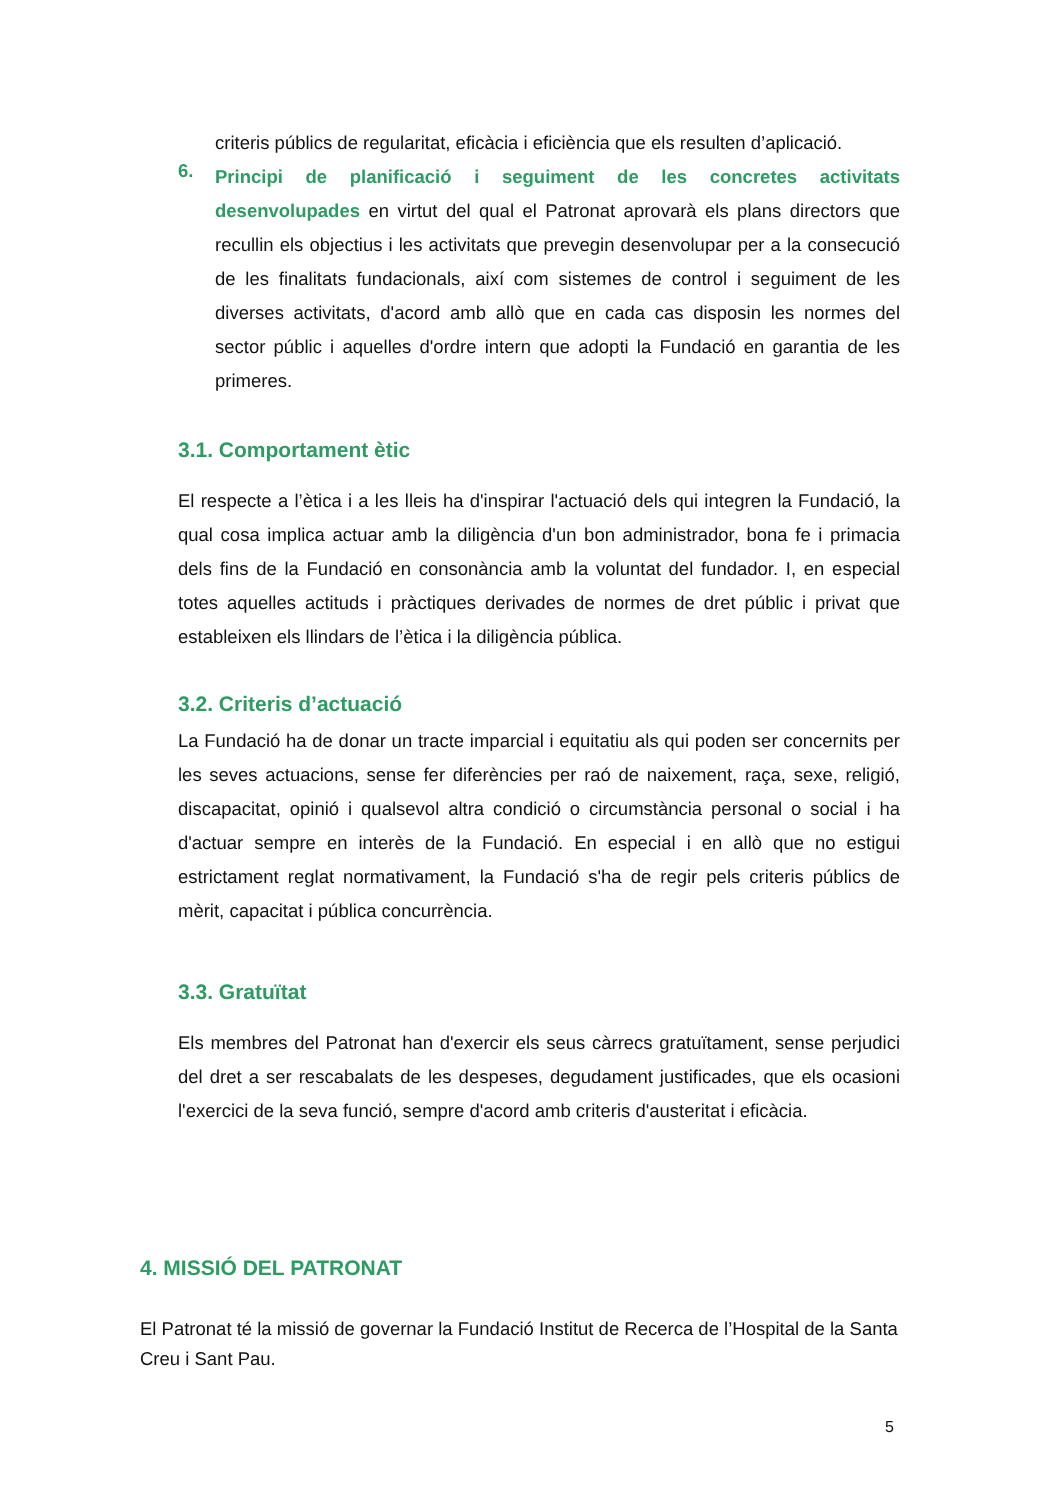criteris públics de regularitat, eficàcia i eficiència que els resulten d’aplicació.
6.
Principi de planificació i seguiment de les concretes activitats desenvolupades en virtut del qual el Patronat aprovarà els plans directors que recullin els objectius i les activitats que prevegin desenvolupar per a la consecució de les finalitats fundacionals, així com sistemes de control i seguiment de les diverses activitats, d'acord amb allò que en cada cas disposin les normes del sector públic i aquelles d'ordre intern que adopti la Fundació en garantia de les primeres.
3.1. Comportament ètic
El respecte a l’ètica i a les lleis ha d'inspirar l'actuació dels qui integren la Fundació, la qual cosa implica actuar amb la diligència d'un bon administrador, bona fe i primacia dels fins de la Fundació en consonància amb la voluntat del fundador. I, en especial totes aquelles actituds i pràctiques derivades de normes de dret públic i privat que estableixen els llindars de l’ètica i la diligència pública.
3.2. Criteris d’actuació
La Fundació ha de donar un tracte imparcial i equitatiu als qui poden ser concernits per les seves actuacions, sense fer diferències per raó de naixement, raça, sexe, religió, discapacitat, opinió i qualsevol altra condició o circumstància personal o social i ha d'actuar sempre en interès de la Fundació. En especial i en allò que no estigui estrictament reglat normativament, la Fundació s'ha de regir pels criteris públics de mèrit, capacitat i pública concurrència.
3.3. Gratuïtat
Els membres del Patronat han d'exercir els seus càrrecs gratuïtament, sense perjudici del dret a ser rescabalats de les despeses, degudament justificades, que els ocasioni l'exercici de la seva funció, sempre d'acord amb criteris d'austeritat i eficàcia.
4. MISSIÓ DEL PATRONAT
El Patronat té la missió de governar la Fundació Institut de Recerca de l’Hospital de la Santa Creu i Sant Pau.
5